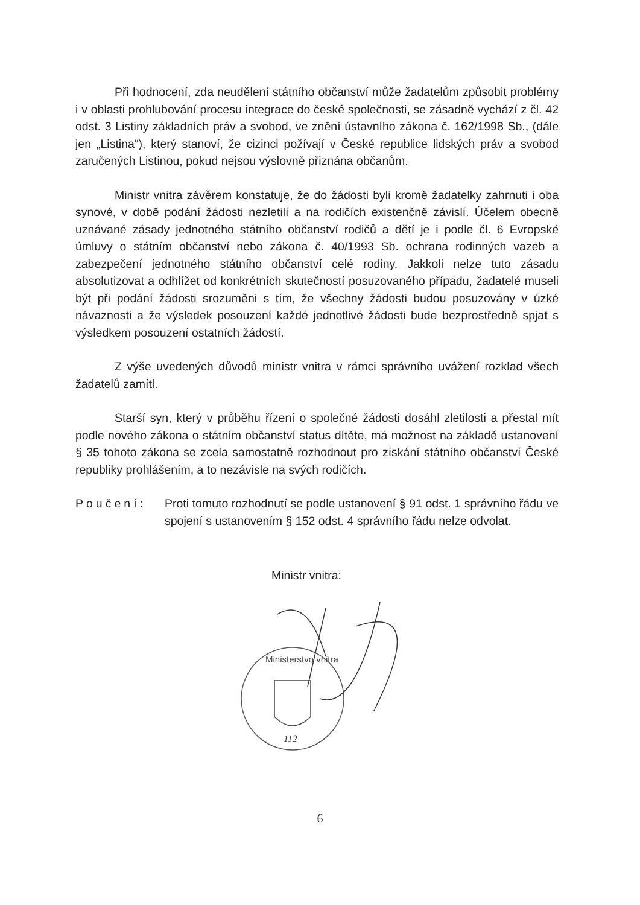Při hodnocení, zda neudělení státního občanství může žadatelům způsobit problémy i v oblasti prohlubování procesu integrace do české společnosti, se zásadně vychází z čl. 42 odst. 3 Listiny základních práv a svobod, ve znění ústavního zákona č. 162/1998 Sb., (dále jen „Listina“), který stanoví, že cizinci požívají v České republice lidských práv a svobod zaručených Listinou, pokud nejsou výslovně přiznána občanům.
Ministr vnitra závěrem konstatuje, že do žádosti byli kromě žadatelky zahrnuti i oba synové, v době podání žádosti nezletilí a na rodičích existenčně závislí. Účelem obecně uznávané zásady jednotného státního občanství rodičů a dětí je i podle čl. 6 Evropské úmluvy o státním občanství nebo zákona č. 40/1993 Sb. ochrana rodinných vazeb a zabezpečení jednotného státního občanství celé rodiny. Jakkoli nelze tuto zásadu absolutizovat a odhlížet od konkrétních skutečností posuzovaného případu, žadatelé museli být při podání žádosti srozuměni s tím, že všechny žádosti budou posuzovány v úzké návaznosti a že výsledek posouzení každé jednotlivé žádosti bude bezprostředně spjat s výsledkem posouzení ostatních žádostí.
Z výše uvedených důvodů ministr vnitra v rámci správního uvážení rozklad všech žadatelů zamítl.
Starší syn, který v průběhu řízení o společné žádosti dosáhl zletilosti a přestal mít podle nového zákona o státním občanství status dítěte, má možnost na základě ustanovení § 35 tohoto zákona se zcela samostatně rozhodnout pro získání státního občanství České republiky prohlášením, a to nezávisle na svých rodičích.
Poučení: Proti tomuto rozhodnutí se podle ustanovení § 91 odst. 1 správního řádu ve spojení s ustanovením § 152 odst. 4 správního řádu nelze odvolat.
Ministr vnitra:
Ministerstvo vnitra
112
6